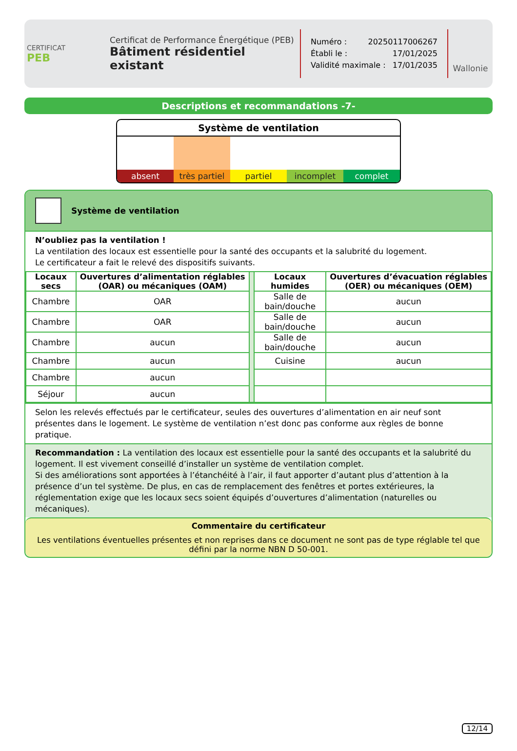CERTIFICAT
PEB
Certificat de Performance Énergétique (PEB)
Bâtiment résidentiel existant
Numéro : 20250117006267
Établi le : 17/01/2025
Validité maximale : 17/01/2035
Wallonie
Descriptions et recommandations -7-
Système de ventilation
absent très partiel partiel incomplet complet
Système de ventilation
N’oubliez pas la ventilation !
La ventilation des locaux est essentielle pour la santé des occupants et la salubrité du logement.
Le certificateur a fait le relevé des dispositifs suivants.
| Locaux secs | Ouvertures d’alimentation réglables (OAR) ou mécaniques (OAM) | | Locaux humides | Ouvertures d’évacuation réglables (OER) ou mécaniques (OEM) |
| Chambre | OAR | | Salle de bain/douche | aucun |
| Chambre | OAR | | Salle de bain/douche | aucun |
| Chambre | aucun | | Salle de bain/douche | aucun |
| Chambre | aucun | | Cuisine | aucun |
| Chambre | aucun | | | |
| Séjour | aucun | | | |
Selon les relevés effectués par le certificateur, seules des ouvertures d’alimentation en air neuf sont présentes dans le logement. Le système de ventilation n’est donc pas conforme aux règles de bonne pratique.
Recommandation : La ventilation des locaux est essentielle pour la santé des occupants et la salubrité du logement. Il est vivement conseillé d’installer un système de ventilation complet.
Si des améliorations sont apportées à l’étanchéité à l’air, il faut apporter d’autant plus d’attention à la présence d’un tel système. De plus, en cas de remplacement des fenêtres et portes extérieures, la réglementation exige que les locaux secs soient équipés d’ouvertures d’alimentation (naturelles ou mécaniques).
Commentaire du certificateur
Les ventilations éventuelles présentes et non reprises dans ce document ne sont pas de type réglable tel que défini par la norme NBN D 50-001.
12/14